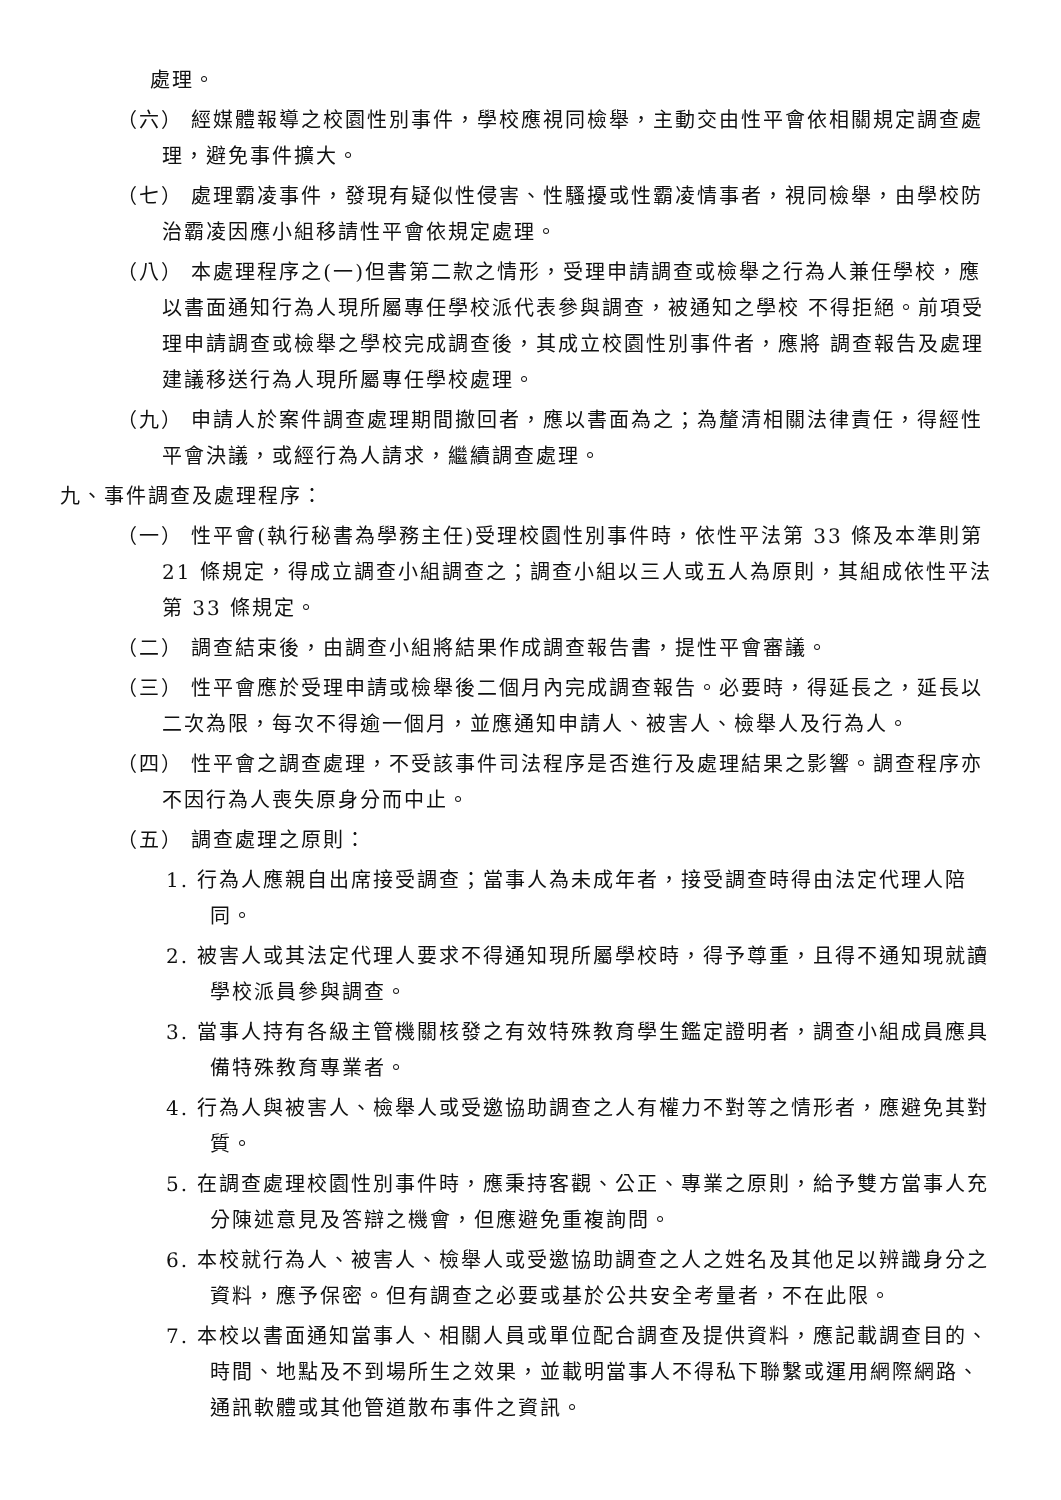處理。
（六） 經媒體報導之校園性別事件，學校應視同檢舉，主動交由性平會依相關規定調查處理，避免事件擴大。
（七） 處理霸凌事件，發現有疑似性侵害、性騷擾或性霸凌情事者，視同檢舉，由學校防治霸凌因應小組移請性平會依規定處理。
（八） 本處理程序之(一)但書第二款之情形，受理申請調查或檢舉之行為人兼任學校，應以書面通知行為人現所屬專任學校派代表參與調查，被通知之學校 不得拒絕。前項受理申請調查或檢舉之學校完成調查後，其成立校園性別事件者，應將 調查報告及處理建議移送行為人現所屬專任學校處理。
（九） 申請人於案件調查處理期間撤回者，應以書面為之；為釐清相關法律責任，得經性平會決議，或經行為人請求，繼續調查處理。
九、事件調查及處理程序：
（一） 性平會(執行秘書為學務主任)受理校園性別事件時，依性平法第 33 條及本準則第 21 條規定，得成立調查小組調查之；調查小組以三人或五人為原則，其組成依性平法第 33 條規定。
（二） 調查結束後，由調查小組將結果作成調查報告書，提性平會審議。
（三） 性平會應於受理申請或檢舉後二個月內完成調查報告。必要時，得延長之，延長以二次為限，每次不得逾一個月，並應通知申請人、被害人、檢舉人及行為人。
（四） 性平會之調查處理，不受該事件司法程序是否進行及處理結果之影響。調查程序亦不因行為人喪失原身分而中止。
（五） 調查處理之原則：
1. 行為人應親自出席接受調查；當事人為未成年者，接受調查時得由法定代理人陪同。
2. 被害人或其法定代理人要求不得通知現所屬學校時，得予尊重，且得不通知現就讀學校派員參與調查。
3. 當事人持有各級主管機關核發之有效特殊教育學生鑑定證明者，調查小組成員應具備特殊教育專業者。
4. 行為人與被害人、檢舉人或受邀協助調查之人有權力不對等之情形者，應避免其對質。
5. 在調查處理校園性別事件時，應秉持客觀、公正、專業之原則，給予雙方當事人充分陳述意見及答辯之機會，但應避免重複詢問。
6. 本校就行為人、被害人、檢舉人或受邀協助調查之人之姓名及其他足以辨識身分之資料，應予保密。但有調查之必要或基於公共安全考量者，不在此限。
7. 本校以書面通知當事人、相關人員或單位配合調查及提供資料，應記載調查目的、時間、地點及不到場所生之效果，並載明當事人不得私下聯繫或運用網際網路、通訊軟體或其他管道散布事件之資訊。